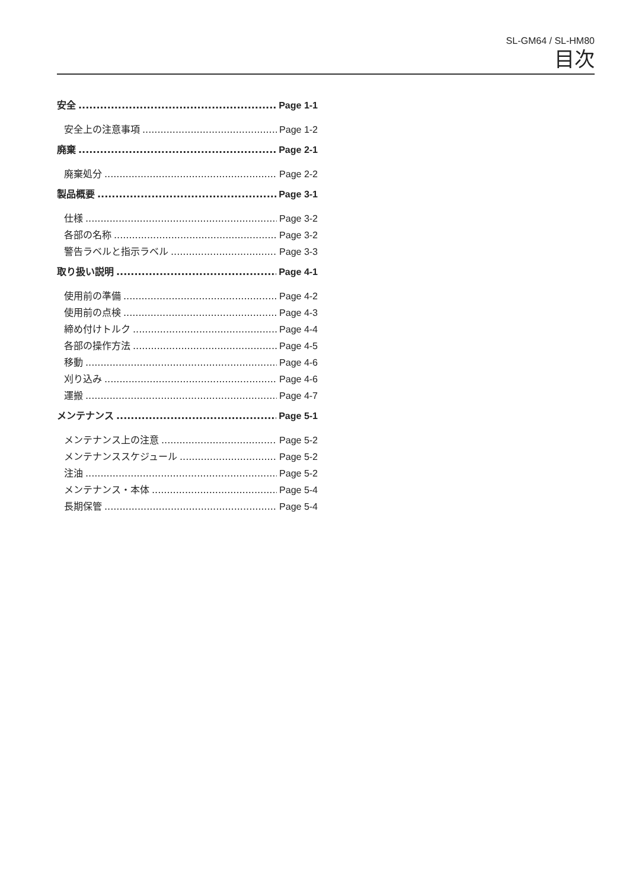SL-GM64 / SL-HM80
目次
安全 Page 1-1
安全上の注意事項 Page 1-2
廃棄 Page 2-1
廃棄処分 Page 2-2
製品概要 Page 3-1
仕様 Page 3-2
各部の名称 Page 3-2
警告ラベルと指示ラベル Page 3-3
取り扱い説明 Page 4-1
使用前の準備 Page 4-2
使用前の点検 Page 4-3
締め付けトルク Page 4-4
各部の操作方法 Page 4-5
移動 Page 4-6
刈り込み Page 4-6
運搬 Page 4-7
メンテナンス Page 5-1
メンテナンス上の注意 Page 5-2
メンテナンススケジュール Page 5-2
注油 Page 5-2
メンテナンス・本体 Page 5-4
長期保管 Page 5-4